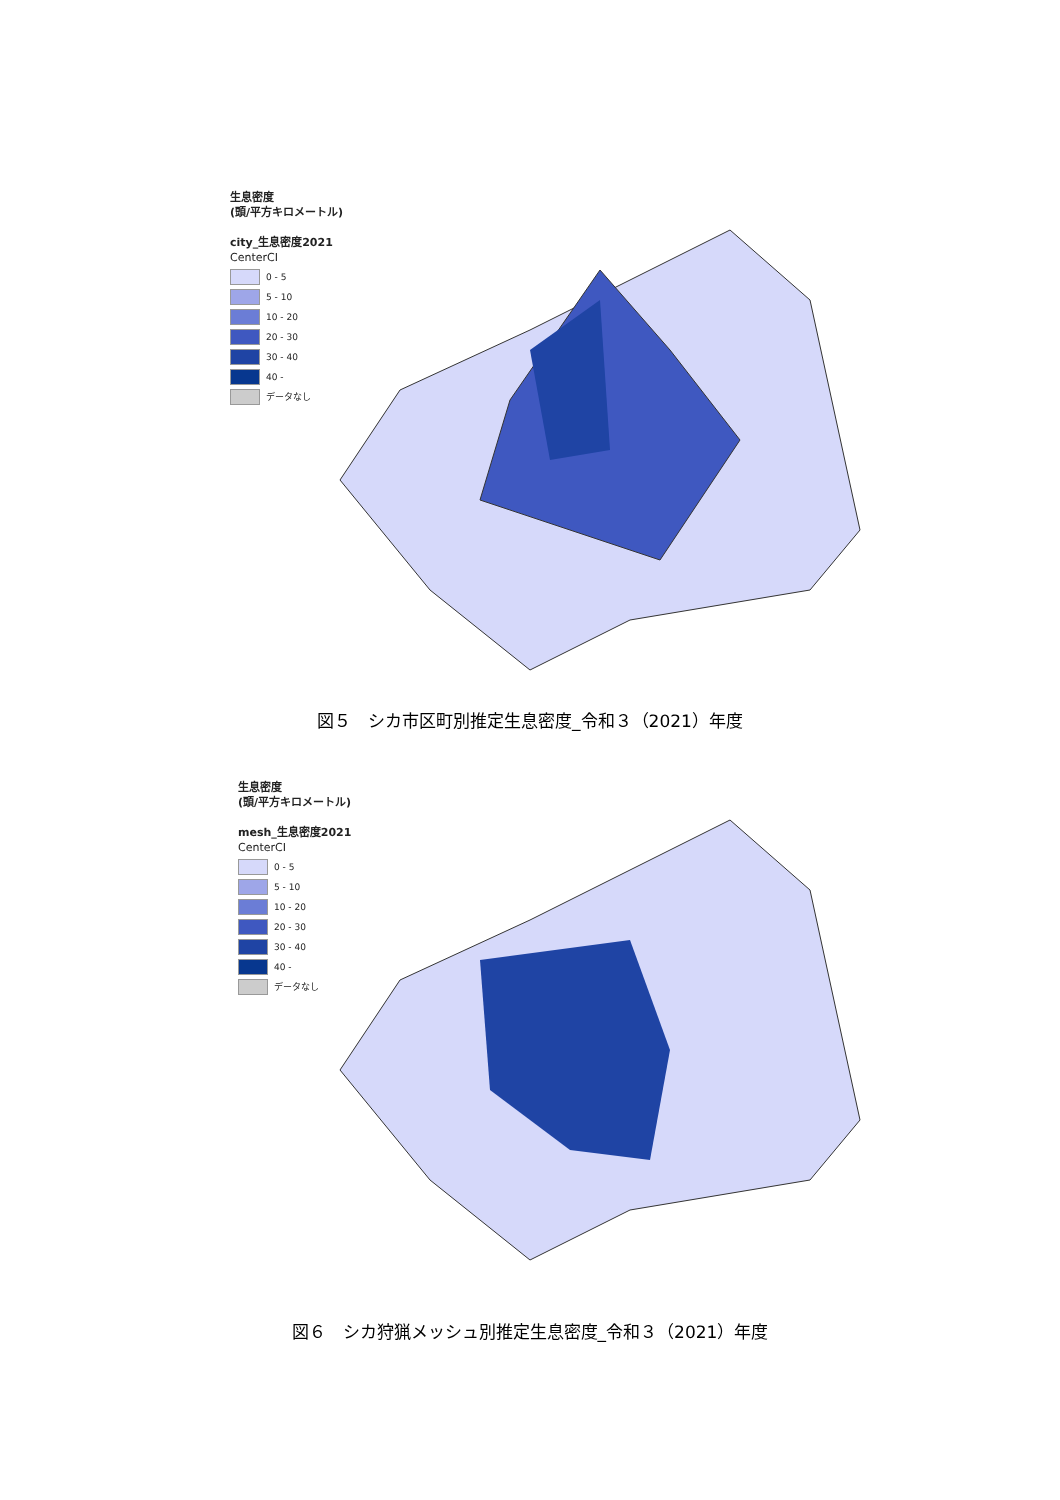生息密度
(頭/平方キロメートル)
city_生息密度2021
CenterCI
0 - 5
5 - 10
10 - 20
20 - 30
30 - 40
40 -
データなし
図５　シカ市区町別推定生息密度_令和３（2021）年度
生息密度
(頭/平方キロメートル)
mesh_生息密度2021
CenterCI
0 - 5
5 - 10
10 - 20
20 - 30
30 - 40
40 -
データなし
図６　シカ狩猟メッシュ別推定生息密度_令和３（2021）年度